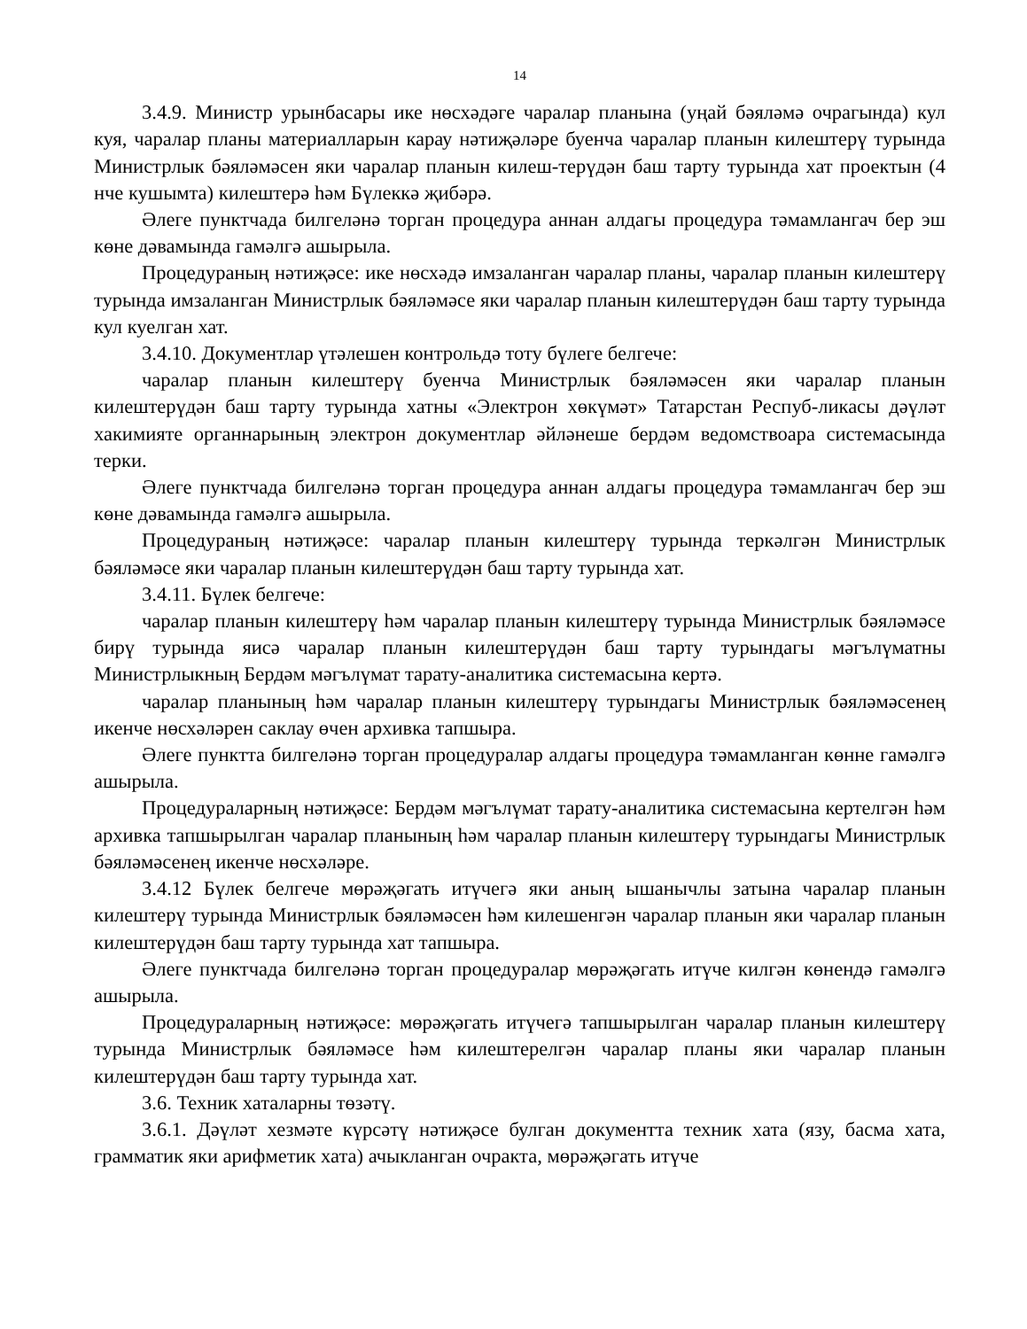14
3.4.9. Министр урынбасары ике нөсхәдәге чаралар планына (уңай бәяләмә очрагында) кул куя, чаралар планы материалларын карау нәтиҗәләре буенча чаралар планын килештерү турында Министрлык бәяләмәсен яки чаралар планын килеш-терүдән баш тарту турында хат проектын (4 нче кушымта) килештерә һәм Бүлеккә җибәрә.
Әлеге пунктчада билгеләнә торган процедура аннан алдагы процедура тәмамлангач бер эш көне дәвамында гамәлгә ашырыла.
Процедураның нәтиҗәсе: ике нөсхәдә имзаланган чаралар планы, чаралар планын килештерү турында имзаланган Министрлык бәяләмәсе яки чаралар планын килештерүдән баш тарту турында кул куелган хат.
3.4.10. Документлар үтәлешен контрольдә тоту бүлеге белгече:
чаралар планын килештерү буенча Министрлык бәяләмәсен яки чаралар планын килештерүдән баш тарту турында хатны «Электрон хөкүмәт» Татарстан Респуб-ликасы дәүләт хакимияте органнарының электрон документлар әйләнеше бердәм ведомствоара системасында терки.
Әлеге пунктчада билгеләнә торган процедура аннан алдагы процедура тәмамлангач бер эш көне дәвамында гамәлгә ашырыла.
Процедураның нәтиҗәсе: чаралар планын килештерү турында теркәлгән Министрлык бәяләмәсе яки чаралар планын килештерүдән баш тарту турында хат.
3.4.11. Бүлек белгече:
чаралар планын килештерү һәм чаралар планын килештерү турында Министрлык бәяләмәсе бирү турында яисә чаралар планын килештерүдән баш тарту турындагы мәгълүматны Министрлыкның Бердәм мәгълүмат тарату-аналитика системасына кертә.
чаралар планының һәм чаралар планын килештерү турындагы Министрлык бәяләмәсенең икенче нөсхәләрен саклау өчен архивка тапшыра.
Әлеге пунктта билгеләнә торган процедуралар алдагы процедура тәмамланган көнне гамәлгә ашырыла.
Процедураларның нәтиҗәсе: Бердәм мәгълүмат тарату-аналитика системасына кертелгән һәм архивка тапшырылган чаралар планының һәм чаралар планын килештерү турындагы Министрлык бәяләмәсенең икенче нөсхәләре.
3.4.12 Бүлек белгече мөрәҗәгать итүчегә яки аның ышанычлы затына чаралар планын килештерү турында Министрлык бәяләмәсен һәм килешенгән чаралар планын яки чаралар планын килештерүдән баш тарту турында хат тапшыра.
Әлеге пунктчада билгеләнә торган процедуралар мөрәҗәгать итүче килгән көнендә гамәлгә ашырыла.
Процедураларның нәтиҗәсе: мөрәҗәгать итүчегә тапшырылган чаралар планын килештерү турында Министрлык бәяләмәсе һәм килештерелгән чаралар планы яки чаралар планын килештерүдән баш тарту турында хат.
3.6. Техник хаталарны төзәтү.
3.6.1. Дәүләт хезмәте күрсәтү нәтиҗәсе булган документта техник хата (язу, басма хата, грамматик яки арифметик хата) ачыкланган очракта, мөрәҗәгать итүче